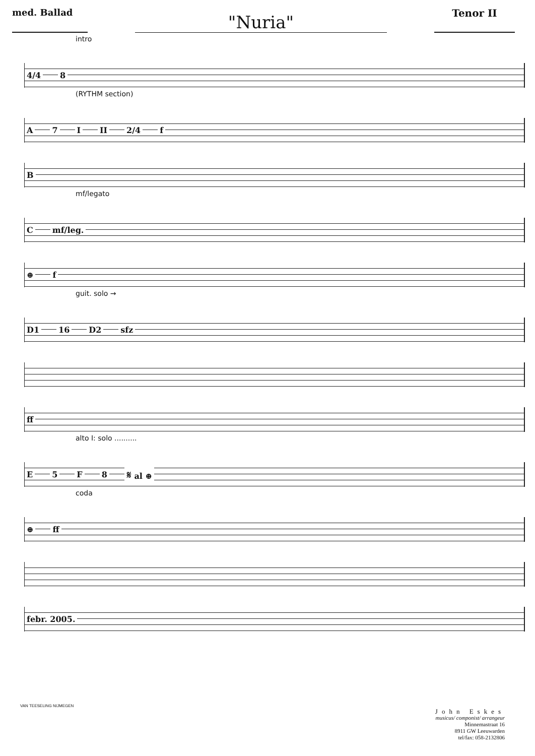med. Ballad
"Nuria"
Tenor II
intro
4/4 8
(RYTHM section)
A 7 I II 2/4 f
B
mf/legato
Cmf/leg.
⊕ f
guit. solo →
D1 16 D2 sfz
ff
alto I: solo ..........
E 5 F 8 𝄋 al ⊕
coda
⊕ ff
febr. 2005.
VAN TEESELING NIJMEGEN
John Eskes
musicus/ componist/ arrangeur
Minnemastraat 16
8911 GW Leeuwarden
tel/fax: 058-2132806